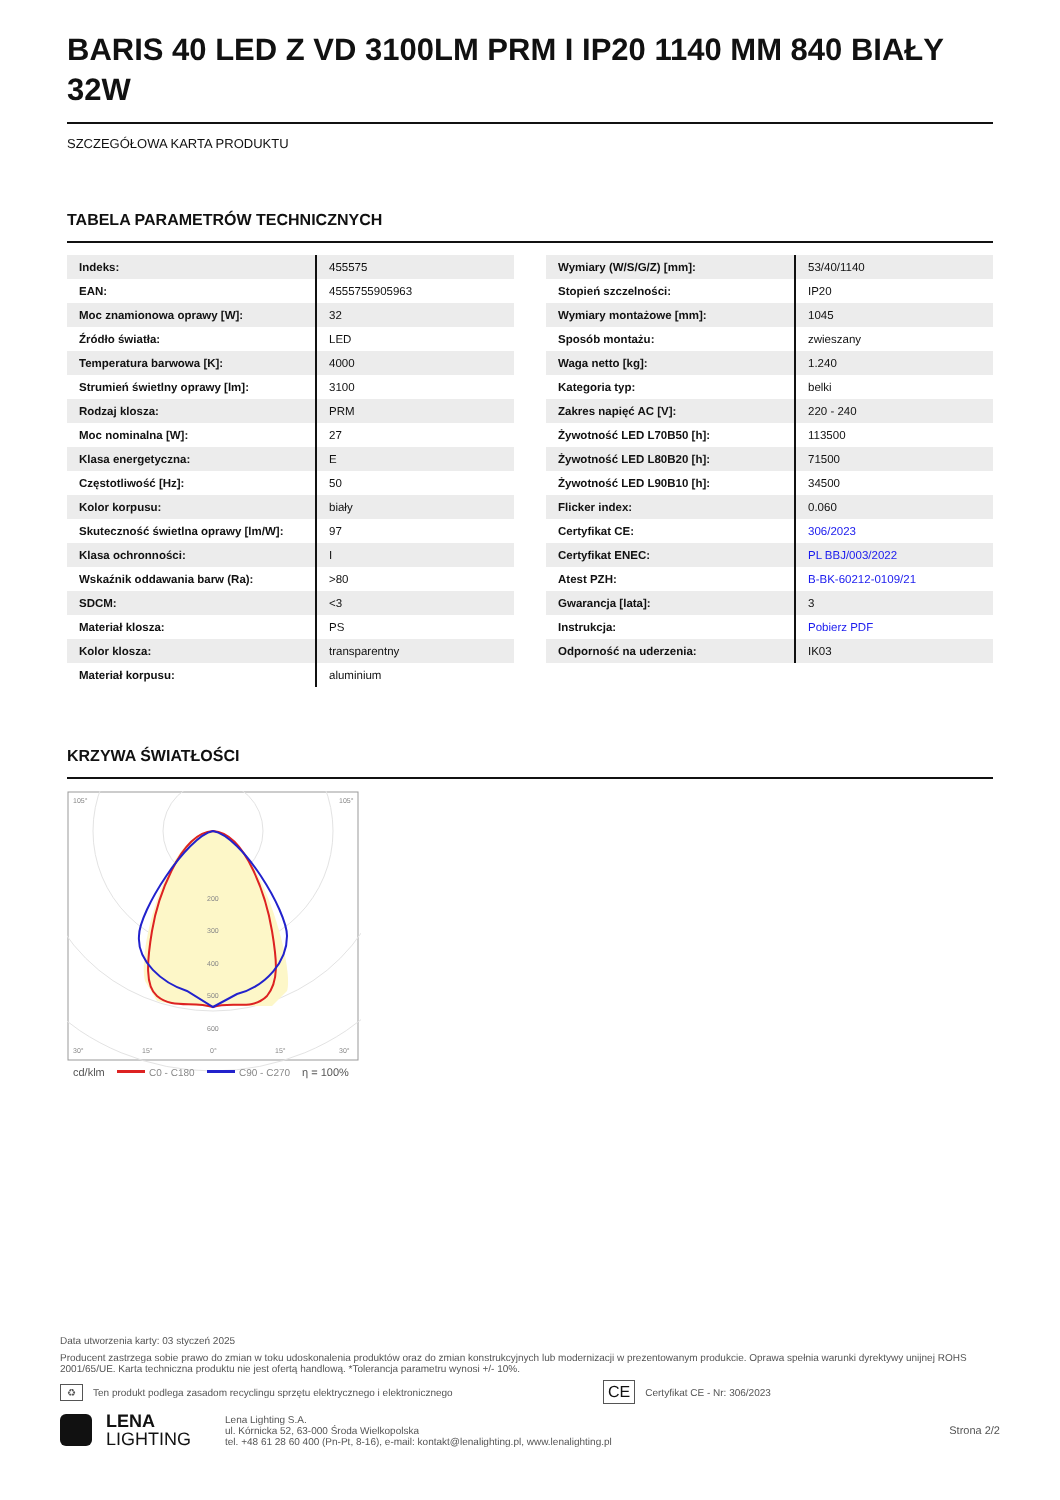BARIS 40 LED Z VD 3100LM PRM I IP20 1140 MM 840 BIAŁY 32W
SZCZEGÓŁOWA KARTA PRODUKTU
TABELA PARAMETRÓW TECHNICZNYCH
| Indeks: | 455575 |
| EAN: | 4555755905963 |
| Moc znamionowa oprawy [W]: | 32 |
| Źródło światła: | LED |
| Temperatura barwowa [K]: | 4000 |
| Strumień świetlny oprawy [lm]: | 3100 |
| Rodzaj klosza: | PRM |
| Moc nominalna [W]: | 27 |
| Klasa energetyczna: | E |
| Częstotliwość [Hz]: | 50 |
| Kolor korpusu: | biały |
| Skuteczność świetlna oprawy [lm/W]: | 97 |
| Klasa ochronności: | I |
| Wskaźnik oddawania barw (Ra): | >80 |
| SDCM: | <3 |
| Materiał klosza: | PS |
| Kolor klosza: | transparentny |
| Materiał korpusu: | aluminium |
| Wymiary (W/S/G/Z) [mm]: | 53/40/1140 |
| Stopień szczelności: | IP20 |
| Wymiary montażowe [mm]: | 1045 |
| Sposób montażu: | zwieszany |
| Waga netto [kg]: | 1.240 |
| Kategoria typ: | belki |
| Zakres napięć AC [V]: | 220 - 240 |
| Żywotność LED L70B50 [h]: | 113500 |
| Żywotność LED L80B20 [h]: | 71500 |
| Żywotność LED L90B10 [h]: | 34500 |
| Flicker index: | 0.060 |
| Certyfikat CE: | 306/2023 |
| Certyfikat ENEC: | PL BBJ/003/2022 |
| Atest PZH: | B-BK-60212-0109/21 |
| Gwarancja [lata]: | 3 |
| Instrukcja: | Pobierz PDF |
| Odporność na uderzenia: | IK03 |
KRZYWA ŚWIATŁOŚCI
105°
105°
200
300
400
500
600
30°
15°
0°
15°
30°
cd/klm
C0 - C180
C90 - C270
η = 100%
Data utworzenia karty: 03 styczeń 2025
Producent zastrzega sobie prawo do zmian w toku udoskonalenia produktów oraz do zmian konstrukcyjnych lub modernizacji w prezentowanym produkcie. Oprawa spełnia warunki dyrektywy unijnej ROHS 2001/65/UE. Karta techniczna produktu nie jest ofertą handlową. *Tolerancja parametru wynosi +/- 10%.
♻ Ten produkt podlega zasadom recyclingu sprzętu elektrycznego i elektronicznego CE Certyfikat CE - Nr: 306/2023
LENA
LIGHTING Lena Lighting S.A.
ul. Kórnicka 52, 63-000 Środa Wielkopolska
tel. +48 61 28 60 400 (Pn-Pt, 8-16), e-mail: kontakt@lenalighting.pl, www.lenalighting.pl
Strona 2/2